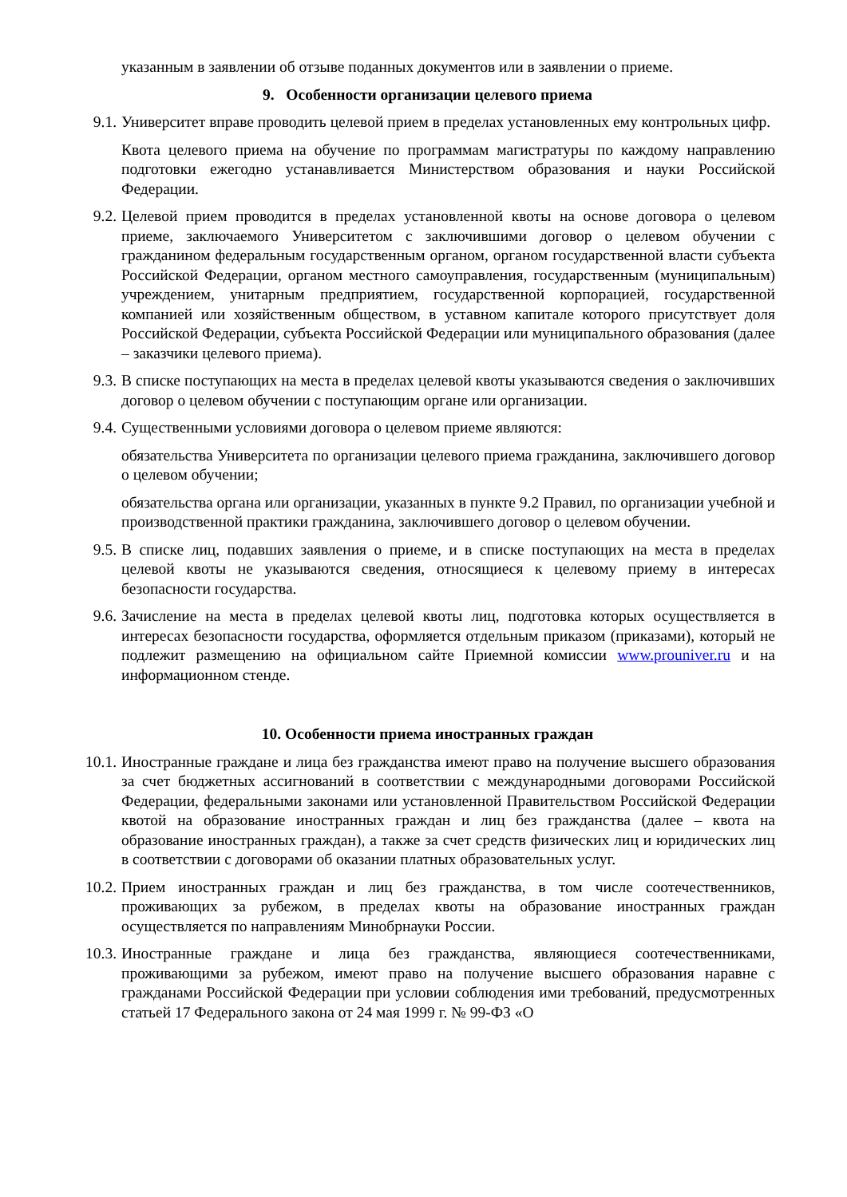указанным в заявлении об отзыве поданных документов или в заявлении о приеме.
9. Особенности организации целевого приема
9.1. Университет вправе проводить целевой прием в пределах установленных ему контрольных цифр.
Квота целевого приема на обучение по программам магистратуры по каждому направлению подготовки ежегодно устанавливается Министерством образования и науки Российской Федерации.
9.2. Целевой прием проводится в пределах установленной квоты на основе договора о целевом приеме, заключаемого Университетом с заключившими договор о целевом обучении с гражданином федеральным государственным органом, органом государственной власти субъекта Российской Федерации, органом местного самоуправления, государственным (муниципальным) учреждением, унитарным предприятием, государственной корпорацией, государственной компанией или хозяйственным обществом, в уставном капитале которого присутствует доля Российской Федерации, субъекта Российской Федерации или муниципального образования (далее – заказчики целевого приема).
9.3. В списке поступающих на места в пределах целевой квоты указываются сведения о заключивших договор о целевом обучении с поступающим органе или организации.
9.4. Существенными условиями договора о целевом приеме являются:
обязательства Университета по организации целевого приема гражданина, заключившего договор о целевом обучении;
обязательства органа или организации, указанных в пункте 9.2 Правил, по организации учебной и производственной практики гражданина, заключившего договор о целевом обучении.
9.5. В списке лиц, подавших заявления о приеме, и в списке поступающих на места в пределах целевой квоты не указываются сведения, относящиеся к целевому приему в интересах безопасности государства.
9.6. Зачисление на места в пределах целевой квоты лиц, подготовка которых осуществляется в интересах безопасности государства, оформляется отдельным приказом (приказами), который не подлежит размещению на официальном сайте Приемной комиссии www.prouniver.ru и на информационном стенде.
10. Особенности приема иностранных граждан
10.1. Иностранные граждане и лица без гражданства имеют право на получение высшего образования за счет бюджетных ассигнований в соответствии с международными договорами Российской Федерации, федеральными законами или установленной Правительством Российской Федерации квотой на образование иностранных граждан и лиц без гражданства (далее – квота на образование иностранных граждан), а также за счет средств физических лиц и юридических лиц в соответствии с договорами об оказании платных образовательных услуг.
10.2. Прием иностранных граждан и лиц без гражданства, в том числе соотечественников, проживающих за рубежом, в пределах квоты на образование иностранных граждан осуществляется по направлениям Минобрнауки России.
10.3. Иностранные граждане и лица без гражданства, являющиеся соотечественниками, проживающими за рубежом, имеют право на получение высшего образования наравне с гражданами Российской Федерации при условии соблюдения ими требований, предусмотренных статьей 17 Федерального закона от 24 мая 1999 г. № 99-ФЗ «О